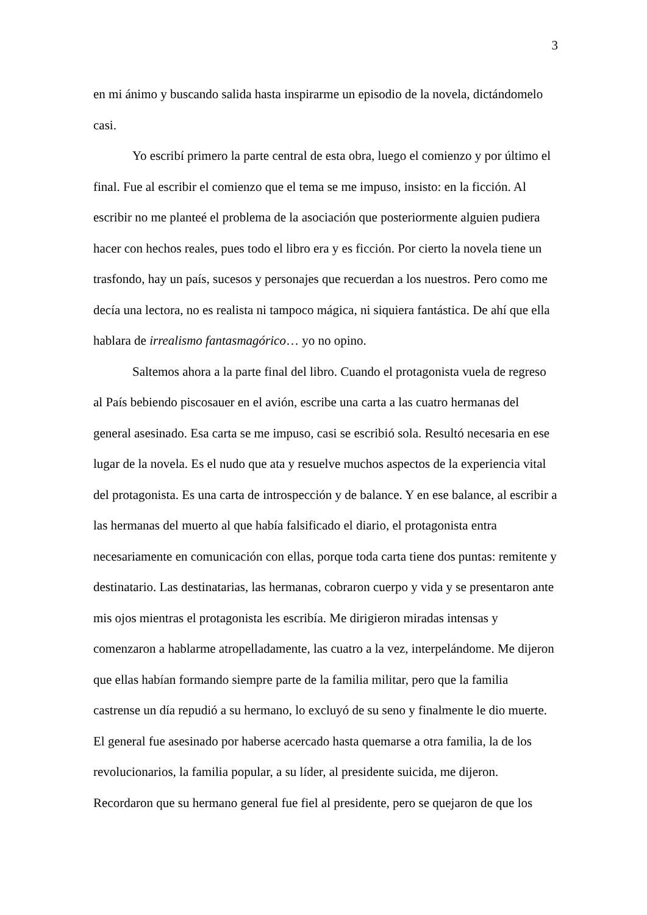3
en mi ánimo y buscando salida hasta inspirarme un episodio de la novela, dictándomelo casi.
Yo escribí primero la parte central de esta obra, luego el comienzo y por último el final. Fue al escribir el comienzo que el tema se me impuso, insisto: en la ficción. Al escribir no me planteé el problema de la asociación que posteriormente alguien pudiera hacer con hechos reales, pues todo el libro era y es ficción. Por cierto la novela tiene un trasfondo, hay un país, sucesos y personajes que recuerdan a los nuestros. Pero como me decía una lectora, no es realista ni tampoco mágica, ni siquiera fantástica. De ahí que ella hablara de irrealismo fantasmagórico… yo no opino.
Saltemos ahora a la parte final del libro. Cuando el protagonista vuela de regreso al País bebiendo piscosauer en el avión, escribe una carta a las cuatro hermanas del general asesinado. Esa carta se me impuso, casi se escribió sola. Resultó necesaria en ese lugar de la novela. Es el nudo que ata y resuelve muchos aspectos de la experiencia vital del protagonista. Es una carta de introspección y de balance. Y en ese balance, al escribir a las hermanas del muerto al que había falsificado el diario, el protagonista entra necesariamente en comunicación con ellas, porque toda carta tiene dos puntas: remitente y destinatario. Las destinatarias, las hermanas, cobraron cuerpo y vida y se presentaron ante mis ojos mientras el protagonista les escribía. Me dirigieron miradas intensas y comenzaron a hablarme atropelladamente, las cuatro a la vez, interpelándome. Me dijeron que ellas habían formando siempre parte de la familia militar, pero que la familia castrense un día repudió a su hermano, lo excluyó de su seno y finalmente le dio muerte. El general fue asesinado por haberse acercado hasta quemarse a otra familia, la de los revolucionarios, la familia popular, a su líder, al presidente suicida, me dijeron. Recordaron que su hermano general fue fiel al presidente, pero se quejaron de que los